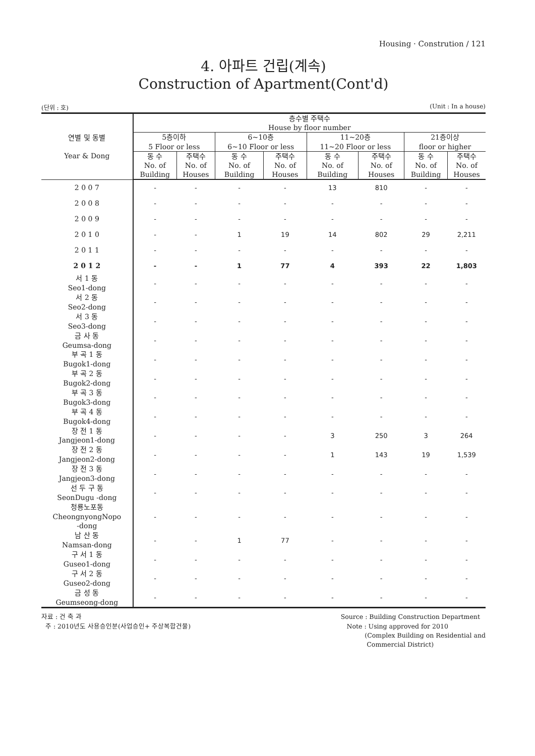Housing · Constrution / 121
4. 아파트 건립(계속)
Construction of Apartment(Cont'd)
(단위 : 호) (Unit : In a house)
| 연별 및 동별 Year & Dong | 층수별 주택수 House by floor number | | | | | | | |
| --- | --- | --- | --- | --- | --- | --- | --- | --- |
| | 5층이하 5 Floor or less | | 6~10층 6~10 Floor or less | | 11~20층 11~20 Floor or less | | 21층이상 floor or higher | |
| | 동 수 No. of Building | 주택수 No. of Houses | 동 수 No. of Building | 주택수 No. of Houses | 동 수 No. of Building | 주택수 No. of Houses | 동 수 No. of Building | 주택수 No. of Houses |
| 2 0 0 7 | - | - | - | - | 13 | 810 | - | - |
| 2 0 0 8 | - | - | - | - | - | - | - | - |
| 2 0 0 9 | - | - | - | - | - | - | - | - |
| 2 0 1 0 | - | - | 1 | 19 | 14 | 802 | 29 | 2,211 |
| 2 0 1 1 | - | - | - | - | - | - | - | - |
| 2 0 1 2 | - | - | 1 | 77 | 4 | 393 | 22 | 1,803 |
| 서 1 동 Seo1-dong | - | - | - | - | - | - | - | - |
| 서 2 동 Seo2-dong | - | - | - | - | - | - | - | - |
| 서 3 동 Seo3-dong | - | - | - | - | - | - | - | - |
| 금 사 동 Geumsa-dong | - | - | - | - | - | - | - | - |
| 부 곡 1 동 Bugok1-dong | - | - | - | - | - | - | - | - |
| 부 곡 2 동 Bugok2-dong | - | - | - | - | - | - | - | - |
| 부 곡 3 동 Bugok3-dong | - | - | - | - | - | - | - | - |
| 부 곡 4 동 Bugok4-dong | - | - | - | - | - | - | - | - |
| 장 전 1 동 Jangjeon1-dong | - | - | - | - | 3 | 250 | 3 | 264 |
| 장 전 2 동 Jangjeon2-dong | - | - | - | - | 1 | 143 | 19 | 1,539 |
| 장 전 3 동 Jangjeon3-dong | - | - | - | - | - | - | - | - |
| 선 두 구 동 SeonDugu -dong | - | - | - | - | - | - | - | - |
| 청룡노포동 CheongnyongNopo -dong | - | - | - | - | - | - | - | - |
| 남 산 동 Namsan-dong | - | - | 1 | 77 | - | - | - | - |
| 구 서 1 동 Guseo1-dong | - | - | - | - | - | - | - | - |
| 구 서 2 동 Guseo2-dong | - | - | - | - | - | - | - | - |
| 금 성 동 Geumseong-dong | - | - | - | - | - | - | - | - |
자료 : 건 축 과
주 : 2010년도 사용승인분(사업승인+ 주상복합건물)
Source : Building Construction Department
Note : Using approved for 2010
(Complex Building on Residential and
Commercial District)